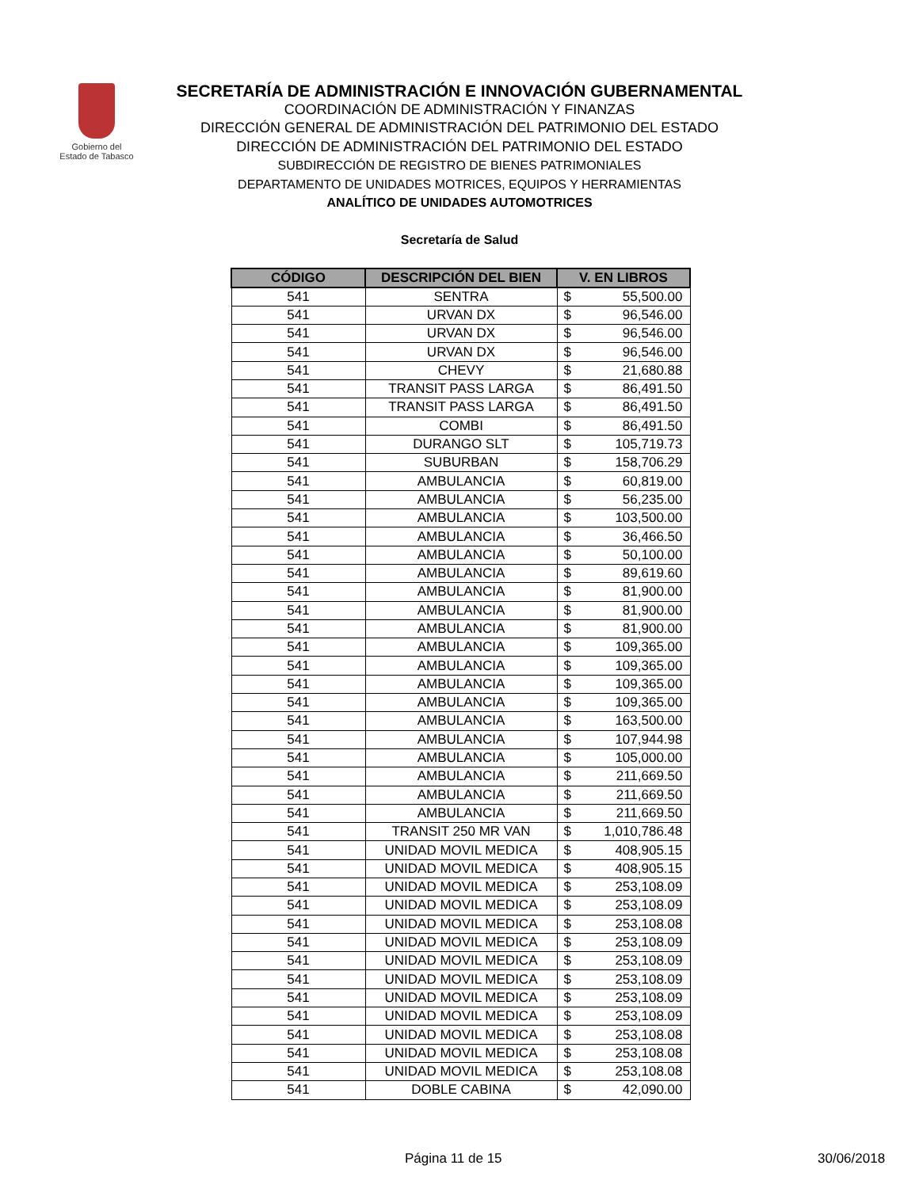Gobierno del
Estado de Tabasco
SECRETARÍA DE ADMINISTRACIÓN E INNOVACIÓN GUBERNAMENTAL
COORDINACIÓN DE ADMINISTRACIÓN Y FINANZAS
DIRECCIÓN GENERAL DE ADMINISTRACIÓN DEL PATRIMONIO DEL ESTADO
DIRECCIÓN DE ADMINISTRACIÓN DEL PATRIMONIO DEL ESTADO
SUBDIRECCIÓN DE REGISTRO DE BIENES PATRIMONIALES
DEPARTAMENTO DE UNIDADES MOTRICES, EQUIPOS Y HERRAMIENTAS
ANALÍTICO DE UNIDADES AUTOMOTRICES
Secretaría de Salud
| CÓDIGO | DESCRIPCIÓN DEL BIEN | V. EN LIBROS | |
| --- | --- | --- | --- |
| 541 | SENTRA | $ | 55,500.00 |
| 541 | URVAN DX | $ | 96,546.00 |
| 541 | URVAN DX | $ | 96,546.00 |
| 541 | URVAN DX | $ | 96,546.00 |
| 541 | CHEVY | $ | 21,680.88 |
| 541 | TRANSIT PASS LARGA | $ | 86,491.50 |
| 541 | TRANSIT PASS LARGA | $ | 86,491.50 |
| 541 | COMBI | $ | 86,491.50 |
| 541 | DURANGO SLT | $ | 105,719.73 |
| 541 | SUBURBAN | $ | 158,706.29 |
| 541 | AMBULANCIA | $ | 60,819.00 |
| 541 | AMBULANCIA | $ | 56,235.00 |
| 541 | AMBULANCIA | $ | 103,500.00 |
| 541 | AMBULANCIA | $ | 36,466.50 |
| 541 | AMBULANCIA | $ | 50,100.00 |
| 541 | AMBULANCIA | $ | 89,619.60 |
| 541 | AMBULANCIA | $ | 81,900.00 |
| 541 | AMBULANCIA | $ | 81,900.00 |
| 541 | AMBULANCIA | $ | 81,900.00 |
| 541 | AMBULANCIA | $ | 109,365.00 |
| 541 | AMBULANCIA | $ | 109,365.00 |
| 541 | AMBULANCIA | $ | 109,365.00 |
| 541 | AMBULANCIA | $ | 109,365.00 |
| 541 | AMBULANCIA | $ | 163,500.00 |
| 541 | AMBULANCIA | $ | 107,944.98 |
| 541 | AMBULANCIA | $ | 105,000.00 |
| 541 | AMBULANCIA | $ | 211,669.50 |
| 541 | AMBULANCIA | $ | 211,669.50 |
| 541 | AMBULANCIA | $ | 211,669.50 |
| 541 | TRANSIT 250 MR VAN | $ | 1,010,786.48 |
| 541 | UNIDAD MOVIL MEDICA | $ | 408,905.15 |
| 541 | UNIDAD MOVIL MEDICA | $ | 408,905.15 |
| 541 | UNIDAD MOVIL MEDICA | $ | 253,108.09 |
| 541 | UNIDAD MOVIL MEDICA | $ | 253,108.09 |
| 541 | UNIDAD MOVIL MEDICA | $ | 253,108.08 |
| 541 | UNIDAD MOVIL MEDICA | $ | 253,108.09 |
| 541 | UNIDAD MOVIL MEDICA | $ | 253,108.09 |
| 541 | UNIDAD MOVIL MEDICA | $ | 253,108.09 |
| 541 | UNIDAD MOVIL MEDICA | $ | 253,108.09 |
| 541 | UNIDAD MOVIL MEDICA | $ | 253,108.09 |
| 541 | UNIDAD MOVIL MEDICA | $ | 253,108.08 |
| 541 | UNIDAD MOVIL MEDICA | $ | 253,108.08 |
| 541 | UNIDAD MOVIL MEDICA | $ | 253,108.08 |
| 541 | DOBLE CABINA | $ | 42,090.00 |
Página 11 de 15 30/06/2018